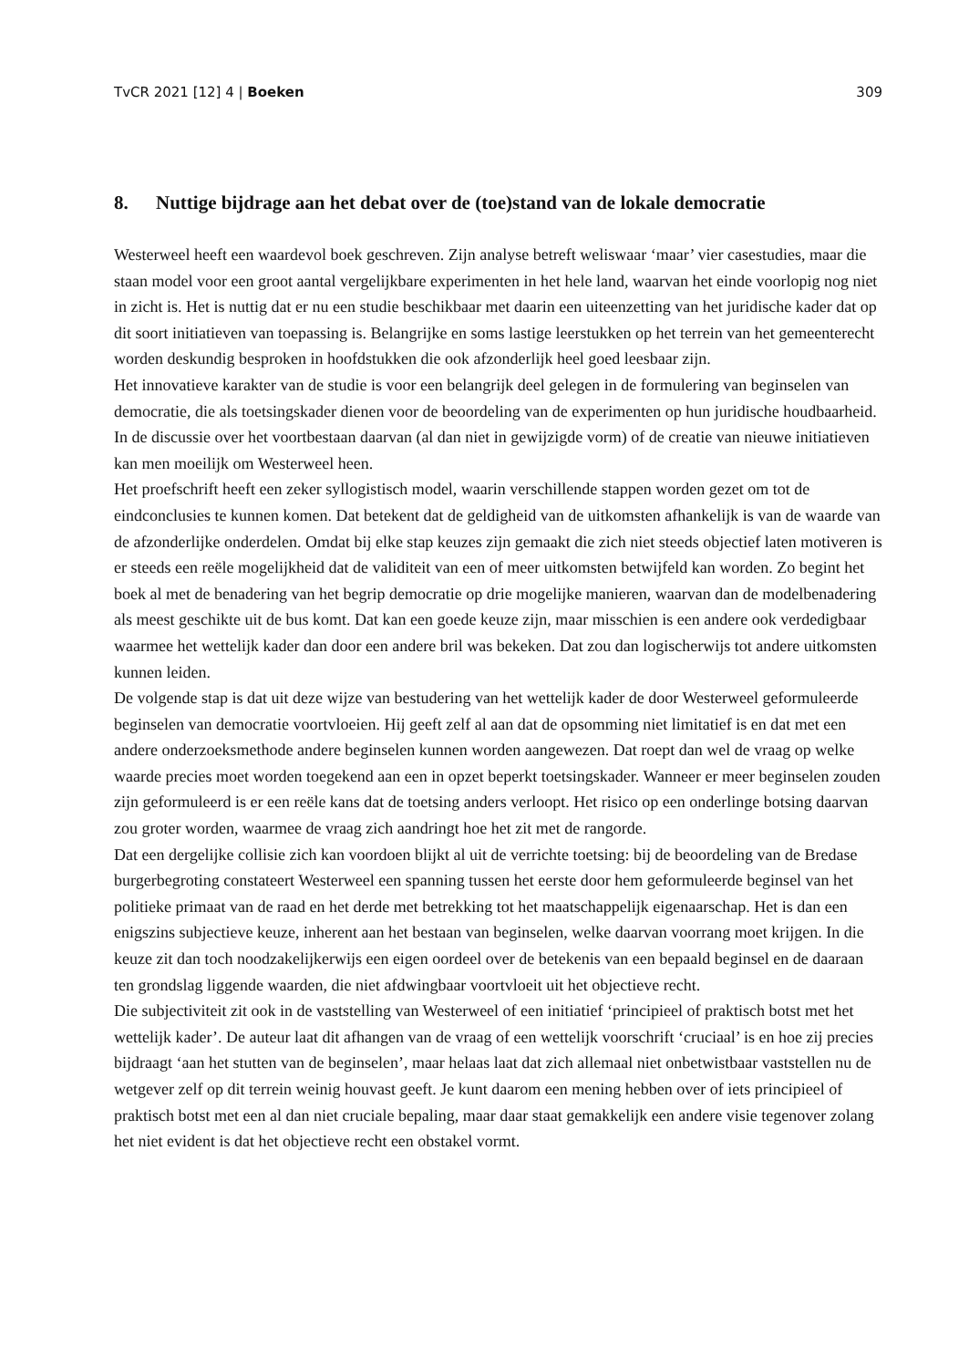TvCR 2021 [12] 4 | Boeken 309
8. Nuttige bijdrage aan het debat over de (toe)stand van de lokale democratie
Westerweel heeft een waardevol boek geschreven. Zijn analyse betreft weliswaar ‘maar’ vier casestudies, maar die staan model voor een groot aantal vergelijkbare experimenten in het hele land, waarvan het einde voorlopig nog niet in zicht is. Het is nuttig dat er nu een studie beschikbaar met daarin een uiteenzetting van het juridische kader dat op dit soort initiatieven van toepassing is. Belangrijke en soms lastige leerstukken op het terrein van het gemeenterecht worden deskundig besproken in hoofdstukken die ook afzonderlijk heel goed leesbaar zijn.
Het innovatieve karakter van de studie is voor een belangrijk deel gelegen in de formulering van beginselen van democratie, die als toetsingskader dienen voor de beoordeling van de experimenten op hun juridische houdbaarheid. In de discussie over het voortbestaan daarvan (al dan niet in gewijzigde vorm) of de creatie van nieuwe initiatieven kan men moeilijk om Westerweel heen.
Het proefschrift heeft een zeker syllogistisch model, waarin verschillende stappen worden gezet om tot de eindconclusies te kunnen komen. Dat betekent dat de geldigheid van de uitkomsten afhankelijk is van de waarde van de afzonderlijke onderdelen. Omdat bij elke stap keuzes zijn gemaakt die zich niet steeds objectief laten motiveren is er steeds een reële mogelijkheid dat de validiteit van een of meer uitkomsten betwijfeld kan worden. Zo begint het boek al met de benadering van het begrip democratie op drie mogelijke manieren, waarvan dan de modelbenadering als meest geschikte uit de bus komt. Dat kan een goede keuze zijn, maar misschien is een andere ook verdedigbaar waarmee het wettelijk kader dan door een andere bril was bekeken. Dat zou dan logischerwijs tot andere uitkomsten kunnen leiden.
De volgende stap is dat uit deze wijze van bestudering van het wettelijk kader de door Westerweel geformuleerde beginselen van democratie voortvloeien. Hij geeft zelf al aan dat de opsomming niet limitatief is en dat met een andere onderzoeksmethode andere beginselen kunnen worden aangewezen. Dat roept dan wel de vraag op welke waarde precies moet worden toegekend aan een in opzet beperkt toetsingskader. Wanneer er meer beginselen zouden zijn geformuleerd is er een reële kans dat de toetsing anders verloopt. Het risico op een onderlinge botsing daarvan zou groter worden, waarmee de vraag zich aandringt hoe het zit met de rangorde.
Dat een dergelijke collisie zich kan voordoen blijkt al uit de verrichte toetsing: bij de beoordeling van de Bredase burgerbegroting constateert Westerweel een spanning tussen het eerste door hem geformuleerde beginsel van het politieke primaat van de raad en het derde met betrekking tot het maatschappelijk eigenaarschap. Het is dan een enigszins subjectieve keuze, inherent aan het bestaan van beginselen, welke daarvan voorrang moet krijgen. In die keuze zit dan toch noodzakelijkerwijs een eigen oordeel over de betekenis van een bepaald beginsel en de daaraan ten grondslag liggende waarden, die niet afdwingbaar voortvloeit uit het objectieve recht.
Die subjectiviteit zit ook in de vaststelling van Westerweel of een initiatief ‘principieel of praktisch botst met het wettelijk kader’. De auteur laat dit afhangen van de vraag of een wettelijk voorschrift ‘cruciaal’ is en hoe zij precies bijdraagt ‘aan het stutten van de beginselen’, maar helaas laat dat zich allemaal niet onbetwistbaar vaststellen nu de wetgever zelf op dit terrein weinig houvast geeft. Je kunt daarom een mening hebben over of iets principieel of praktisch botst met een al dan niet cruciale bepaling, maar daar staat gemakkelijk een andere visie tegenover zolang het niet evident is dat het objectieve recht een obstakel vormt.